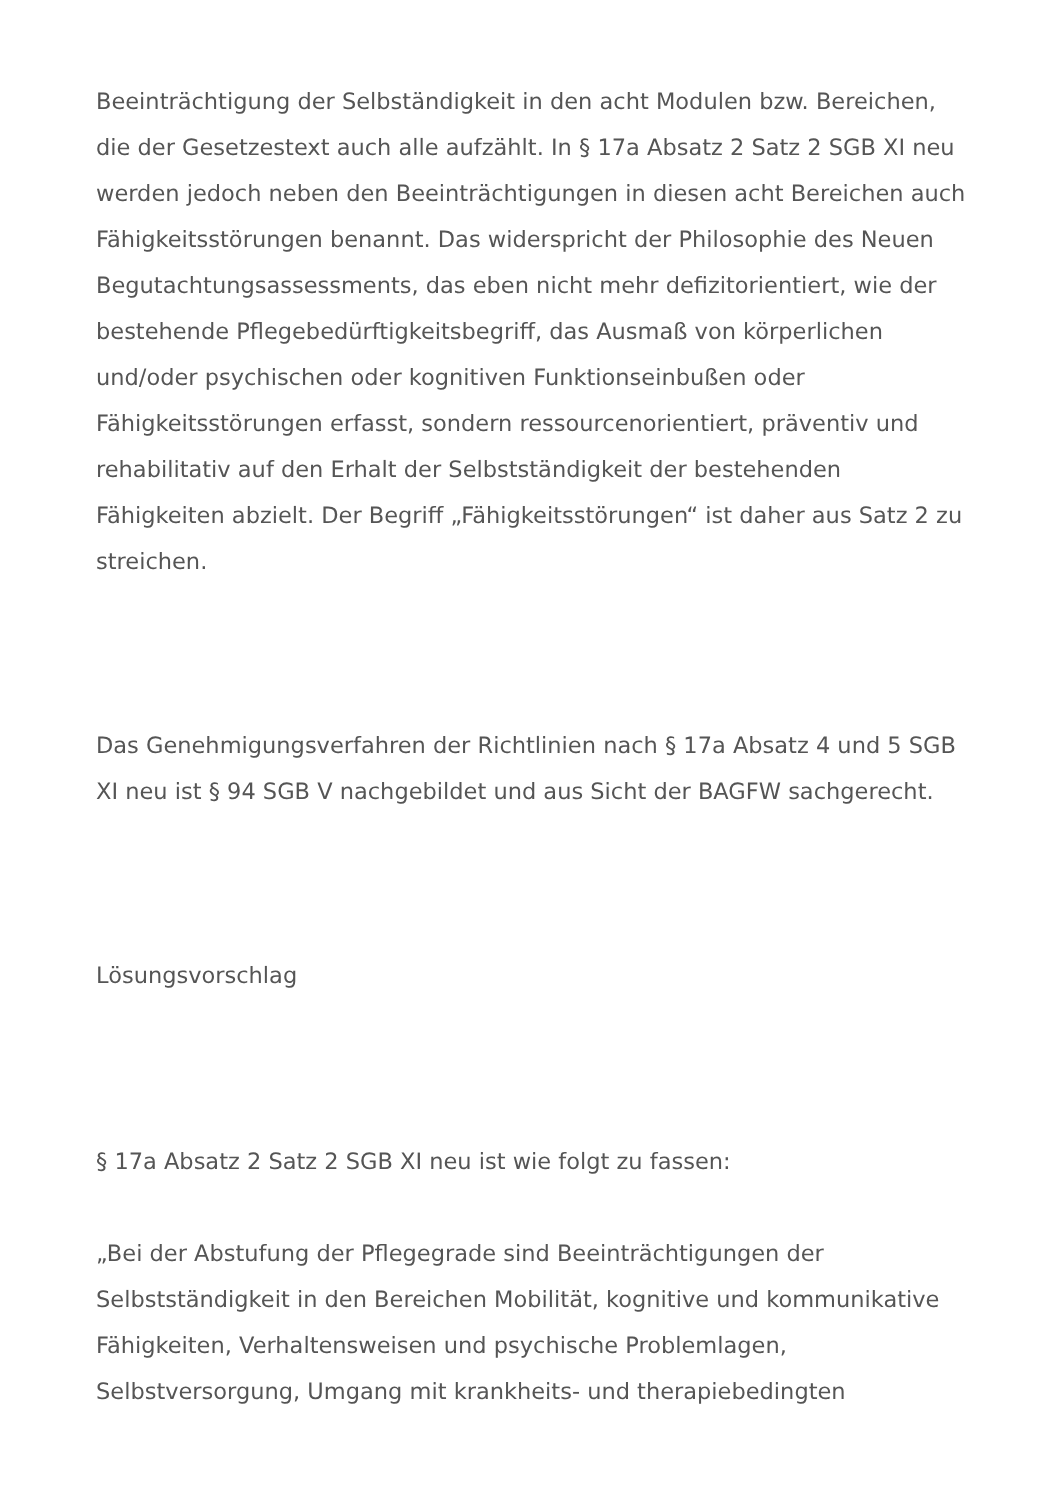Beeinträchtigung der Selbständigkeit in den acht Modulen bzw. Bereichen, die der Gesetzestext auch alle aufzählt. In § 17a Absatz 2 Satz 2 SGB XI neu werden jedoch neben den Beeinträchtigungen in diesen acht Bereichen auch Fähigkeitsstörungen benannt. Das widerspricht der Philosophie des Neuen Begutachtungsassessments, das eben nicht mehr defizitorientiert, wie der bestehende Pflegebedürftigkeitsbegriff, das Ausmaß von körperlichen und/oder psychischen oder kognitiven Funktionseinbußen oder Fähigkeitsstörungen erfasst, sondern ressourcenorientiert, präventiv und rehabilitativ auf den Erhalt der Selbstständigkeit der bestehenden Fähigkeiten abzielt. Der Begriff „Fähigkeitsstörungen“ ist daher aus Satz 2 zu streichen.
Das Genehmigungsverfahren der Richtlinien nach § 17a Absatz 4 und 5 SGB XI neu ist § 94 SGB V nachgebildet und aus Sicht der BAGFW sachgerecht.
Lösungsvorschlag
§ 17a Absatz 2 Satz 2 SGB XI neu ist wie folgt zu fassen:
„Bei der Abstufung der Pflegegrade sind Beeinträchtigungen der Selbstständigkeit in den Bereichen Mobilität, kognitive und kommunikative Fähigkeiten, Verhaltensweisen und psychische Problemlagen, Selbstversorgung, Umgang mit krankheits- und therapiebedingten